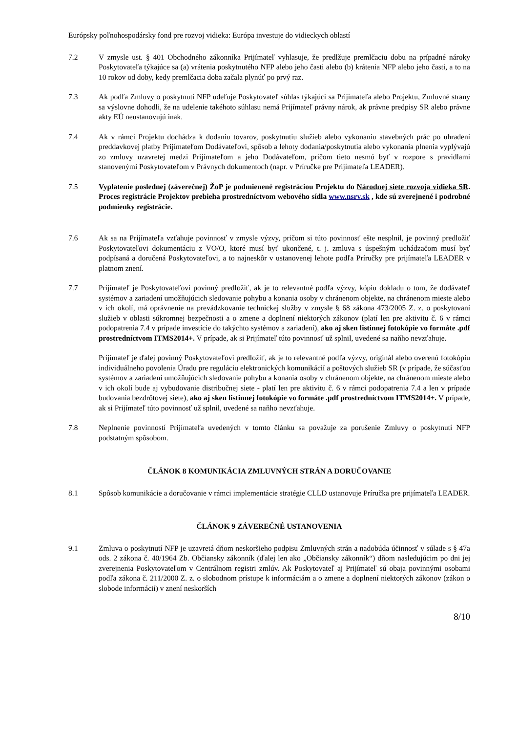Európsky poľnohospodársky fond pre rozvoj vidieka: Európa investuje do vidieckych oblastí
7.2 V zmysle ust. § 401 Obchodného zákonníka Prijímateľ vyhlasuje, že predlžuje premlčaciu dobu na prípadné nároky Poskytovateľa týkajúce sa (a) vrátenia poskytnutého NFP alebo jeho časti alebo (b) krátenia NFP alebo jeho časti, a to na 10 rokov od doby, kedy premlčacia doba začala plynúť po prvý raz.
7.3 Ak podľa Zmluvy o poskytnutí NFP udeľuje Poskytovateľ súhlas týkajúci sa Prijímateľa alebo Projektu, Zmluvné strany sa výslovne dohodli, že na udelenie takéhoto súhlasu nemá Prijímateľ právny nárok, ak právne predpisy SR alebo právne akty EÚ neustanovujú inak.
7.4 Ak v rámci Projektu dochádza k dodaniu tovarov, poskytnutiu služieb alebo vykonaniu stavebných prác po uhradení preddavkovej platby Prijímateľom Dodávateľovi, spôsob a lehoty dodania/poskytnutia alebo vykonania plnenia vyplývajú zo zmluvy uzavretej medzi Prijímateľom a jeho Dodávateľom, pričom tieto nesmú byť v rozpore s pravidlami stanovenými Poskytovateľom v Právnych dokumentoch (napr. v Príručke pre Prijímateľa LEADER).
7.5 Vyplatenie poslednej (záverečnej) ŽoP je podmienené registráciou Projektu do Národnej siete rozvoja vidieka SR. Proces registrácie Projektov prebieha prostredníctvom webového sídla www.nsrv.sk , kde sú zverejnené i podrobné podmienky registrácie.
7.6 Ak sa na Prijímateľa vzťahuje povinnosť v zmysle výzvy, pričom si túto povinnosť ešte nesplnil, je povinný predložiť Poskytovateľovi dokumentáciu z VO/O, ktoré musí byť ukončené, t. j. zmluva s úspešným uchádzačom musí byť podpísaná a doručená Poskytovateľovi, a to najneskôr v ustanovenej lehote podľa Príručky pre prijímateľa LEADER v platnom znení.
7.7 Prijímateľ je Poskytovateľovi povinný predložiť, ak je to relevantné podľa výzvy, kópiu dokladu o tom, že dodávateľ systémov a zariadení umožňujúcich sledovanie pohybu a konania osoby v chránenom objekte, na chránenom mieste alebo v ich okolí, má oprávnenie na prevádzkovanie technickej služby v zmysle § 68 zákona 473/2005 Z. z. o poskytovaní služieb v oblasti súkromnej bezpečnosti a o zmene a doplnení niektorých zákonov (platí len pre aktivitu č. 6 v rámci podopatrenia 7.4 v prípade investície do takýchto systémov a zariadení), ako aj sken listinnej fotokópie vo formáte .pdf prostredníctvom ITMS2014+. V prípade, ak si Prijímateľ túto povinnosť už splnil, uvedené sa naňho nevzťahuje.
Prijímateľ je ďalej povinný Poskytovateľovi predložiť, ak je to relevantné podľa výzvy, originál alebo overenú fotokópiu individuálneho povolenia Úradu pre reguláciu elektronických komunikácií a poštových služieb SR (v prípade, že súčasťou systémov a zariadení umožňujúcich sledovanie pohybu a konania osoby v chránenom objekte, na chránenom mieste alebo v ich okolí bude aj vybudovanie distribučnej siete - platí len pre aktivitu č. 6 v rámci podopatrenia 7.4 a len v prípade budovania bezdrôtovej siete), ako aj sken listinnej fotokópie vo formáte .pdf prostredníctvom ITMS2014+. V prípade, ak si Prijímateľ túto povinnosť už splnil, uvedené sa naňho nevzťahuje.
7.8 Neplnenie povinností Prijímateľa uvedených v tomto článku sa považuje za porušenie Zmluvy o poskytnutí NFP podstatným spôsobom.
ČLÁNOK 8 KOMUNIKÁCIA ZMLUVNÝCH STRÁN A DORUČOVANIE
8.1 Spôsob komunikácie a doručovanie v rámci implementácie stratégie CLLD ustanovuje Príručka pre prijímateľa LEADER.
ČLÁNOK 9 ZÁVEREČNÉ USTANOVENIA
9.1 Zmluva o poskytnutí NFP je uzavretá dňom neskoršieho podpisu Zmluvných strán a nadobúda účinnosť v súlade s § 47a ods. 2 zákona č. 40/1964 Zb. Občiansky zákonník (ďalej len ako „Občiansky zákonník“) dňom nasledujúcim po dni jej zverejnenia Poskytovateľom v Centrálnom registri zmlúv. Ak Poskytovateľ aj Prijímateľ sú obaja povinnými osobami podľa zákona č. 211/2000 Z. z. o slobodnom prístupe k informáciám a o zmene a doplnení niektorých zákonov (zákon o slobode informácií) v znení neskorších
8/10